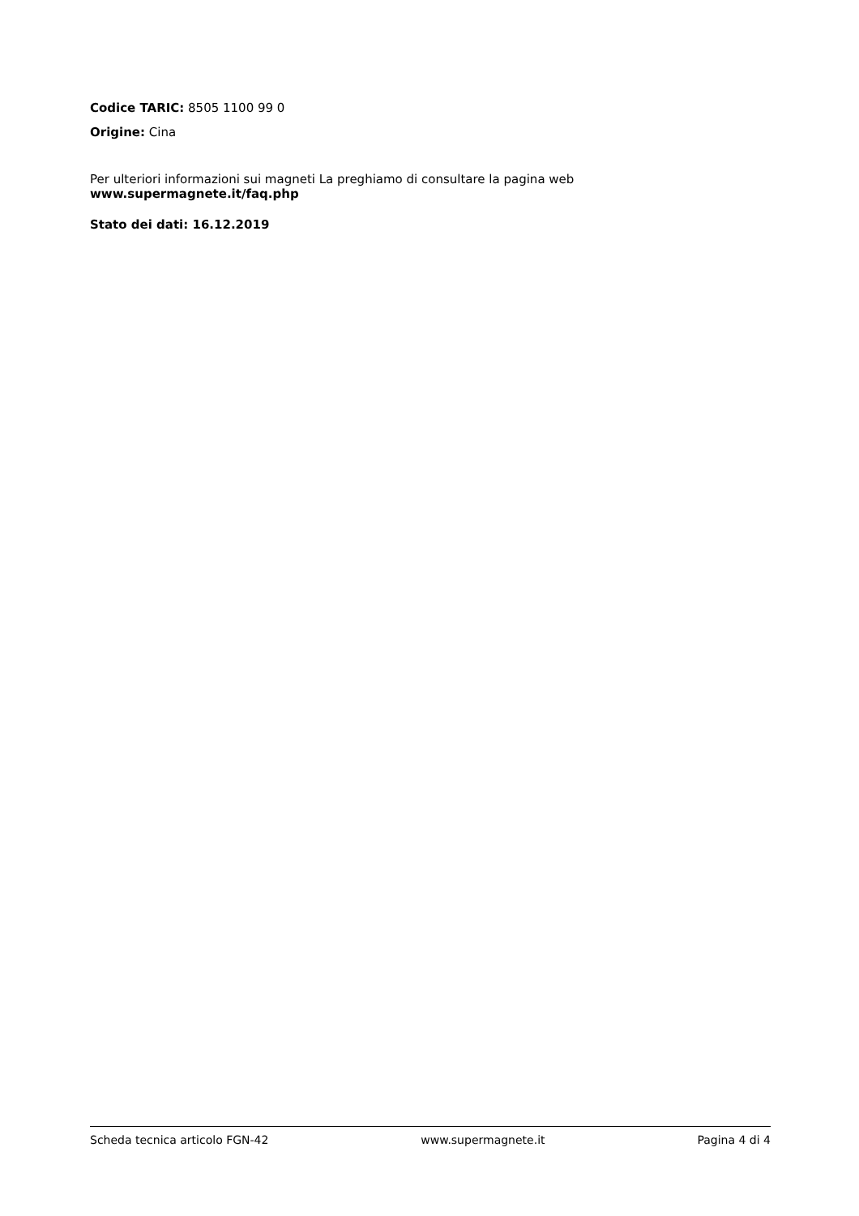Codice TARIC: 8505 1100 99 0
Origine: Cina
Per ulteriori informazioni sui magneti La preghiamo di consultare la pagina web
www.supermagnete.it/faq.php
Stato dei dati: 16.12.2019
Scheda tecnica articolo FGN-42 www.supermagnete.it Pagina 4 di 4